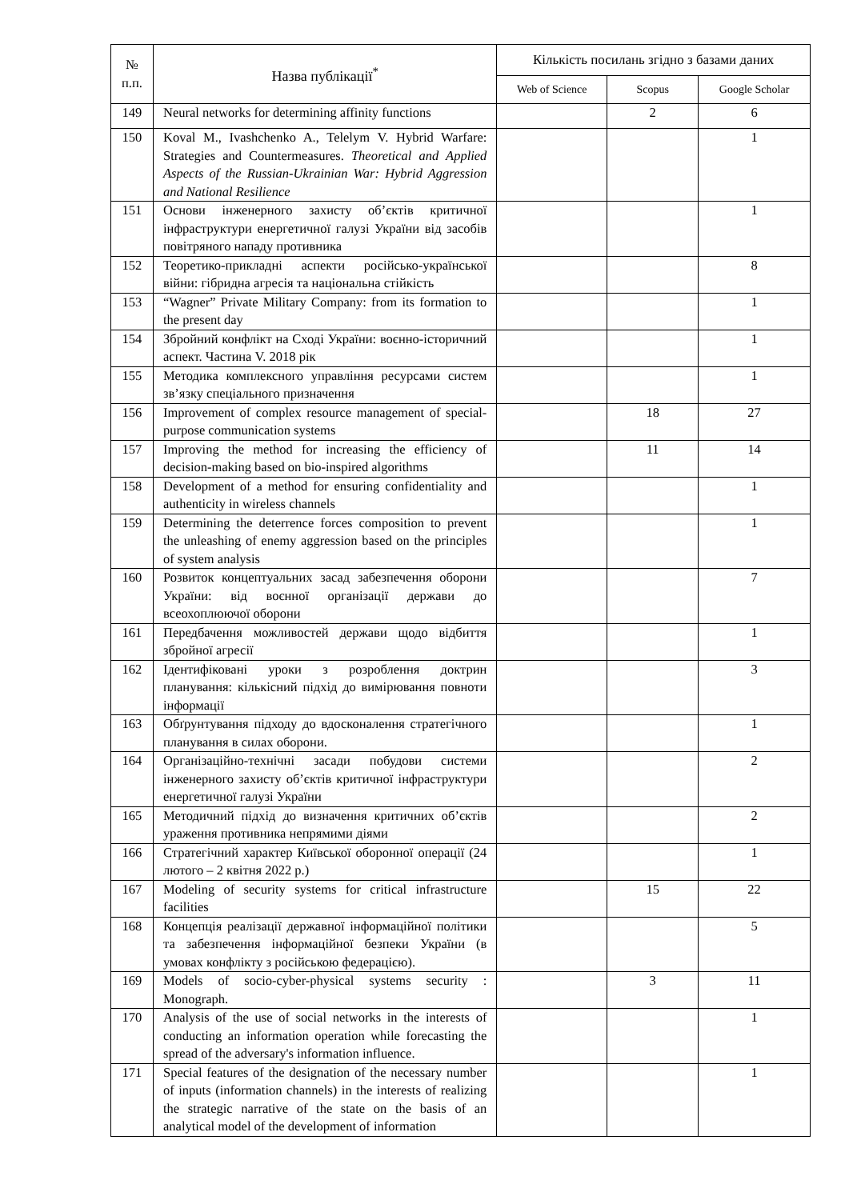| № п.п. | Назва публікації<sup>*</sup> | Кількість посилань згідно з базами даних | | |
| --- | --- | --- | --- | --- |
| | | Web of Science | Scopus | Google Scholar |
| 149 | Neural networks for determining affinity functions | | 2 | 6 |
| 150 | Koval M., Ivashchenko A., Telelym V. Hybrid Warfare: Strategies and Countermeasures. Theoretical and Applied Aspects of the Russian-Ukrainian War: Hybrid Aggression and National Resilience | | | 1 |
| 151 | Основи інженерного захисту об’єктів критичної інфраструктури енергетичної галузі України від засобів повітряного нападу противника | | | 1 |
| 152 | Теоретико-прикладні аспекти російсько-української війни: гібридна агресія та національна стійкість | | | 8 |
| 153 | “Wagner” Private Military Company: from its formation to the present day | | | 1 |
| 154 | Збройний конфлікт на Сході України: воєнно-історичний аспект. Частина V. 2018 рік | | | 1 |
| 155 | Методика комплексного управління ресурсами систем зв’язку спеціального призначення | | | 1 |
| 156 | Improvement of complex resource management of special-purpose communication systems | | 18 | 27 |
| 157 | Improving the method for increasing the efficiency of decision-making based on bio-inspired algorithms | | 11 | 14 |
| 158 | Development of a method for ensuring confidentiality and authenticity in wireless channels | | | 1 |
| 159 | Determining the deterrence forces composition to prevent the unleashing of enemy aggression based on the principles of system analysis | | | 1 |
| 160 | Розвиток концептуальних засад забезпечення оборони України: від воєнної організації держави до всеохоплюючої оборони | | | 7 |
| 161 | Передбачення можливостей держави щодо відбиття збройної агресії | | | 1 |
| 162 | Ідентифіковані уроки з розроблення доктрин планування: кількісний підхід до вимірювання повноти інформації | | | 3 |
| 163 | Обґрунтування підходу до вдосконалення стратегічного планування в силах оборони. | | | 1 |
| 164 | Організаційно-технічні засади побудови системи інженерного захисту об’єктів критичної інфраструктури енергетичної галузі України | | | 2 |
| 165 | Методичний підхід до визначення критичних об’єктів ураження противника непрямими діями | | | 2 |
| 166 | Стратегічний характер Київської оборонної операції (24 лютого – 2 квітня 2022 р.) | | | 1 |
| 167 | Modeling of security systems for critical infrastructure facilities | | 15 | 22 |
| 168 | Концепція реалізації державної інформаційної політики та забезпечення інформаційної безпеки України (в умовах конфлікту з російською федерацією). | | | 5 |
| 169 | Models of socio-cyber-physical systems security : Monograph. | | 3 | 11 |
| 170 | Analysis of the use of social networks in the interests of conducting an information operation while forecasting the spread of the adversary's information influence. | | | 1 |
| 171 | Special features of the designation of the necessary number of inputs (information channels) in the interests of realizing the strategic narrative of the state on the basis of an analytical model of the development of information | | | 1 |